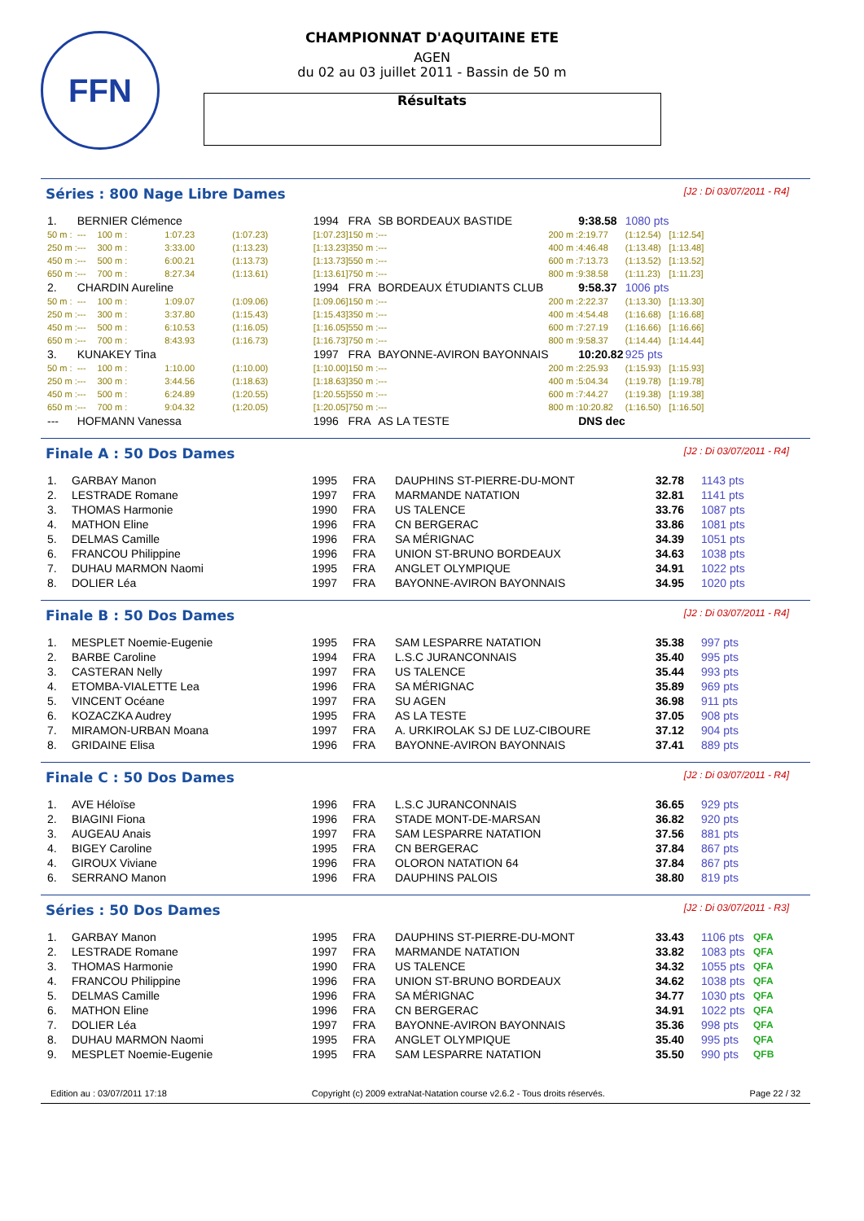FFN
CHAMPIONNAT D'AQUITAINE ETE
AGEN
du 02 au 03 juillet 2011 - Bassin de 50 m
Résultats
Séries : 800 Nage Libre Dames [J2 : Di 03/07/2011 - R4]
| 1. | BERNIER Clémence | | | | 1994 FRA | | SB BORDEAUX BASTIDE | | | | | 9:38.58 | 1080 pts | |
| 50 m : | --- | 100 m : | 1:07.23 | (1:07.23) | [1:07.23] | 150 m : | --- | | | | 200 m : | 2:19.77 | (1:12.54) | [1:12.54] |
| 250 m : | --- | 300 m : | 3:33.00 | (1:13.23) | [1:13.23] | 350 m : | --- | | | | 400 m : | 4:46.48 | (1:13.48) | [1:13.48] |
| 450 m : | --- | 500 m : | 6:00.21 | (1:13.73) | [1:13.73] | 550 m : | --- | | | | 600 m : | 7:13.73 | (1:13.52) | [1:13.52] |
| 650 m : | --- | 700 m : | 8:27.34 | (1:13.61) | [1:13.61] | 750 m : | --- | | | | 800 m : | 9:38.58 | (1:11.23) | [1:11.23] |
| 2. | CHARDIN Aureline | | | | 1994 FRA | | BORDEAUX ÉTUDIANTS CLUB | | | | | 9:58.37 | 1006 pts | |
| 50 m : | --- | 100 m : | 1:09.07 | (1:09.06) | [1:09.06] | 150 m : | --- | | | | 200 m : | 2:22.37 | (1:13.30) | [1:13.30] |
| 250 m : | --- | 300 m : | 3:37.80 | (1:15.43) | [1:15.43] | 350 m : | --- | | | | 400 m : | 4:54.48 | (1:16.68) | [1:16.68] |
| 450 m : | --- | 500 m : | 6:10.53 | (1:16.05) | [1:16.05] | 550 m : | --- | | | | 600 m : | 7:27.19 | (1:16.66) | [1:16.66] |
| 650 m : | --- | 700 m : | 8:43.93 | (1:16.73) | [1:16.73] | 750 m : | --- | | | | 800 m : | 9:58.37 | (1:14.44) | [1:14.44] |
| 3. | KUNAKEY Tina | | | | 1997 FRA | | BAYONNE-AVIRON BAYONNAIS | | | | | 10:20.82 | 925 pts | |
| 50 m : | --- | 100 m : | 1:10.00 | (1:10.00) | [1:10.00] | 150 m : | --- | | | | 200 m : | 2:25.93 | (1:15.93) | [1:15.93] |
| 250 m : | --- | 300 m : | 3:44.56 | (1:18.63) | [1:18.63] | 350 m : | --- | | | | 400 m : | 5:04.34 | (1:19.78) | [1:19.78] |
| 450 m : | --- | 500 m : | 6:24.89 | (1:20.55) | [1:20.55] | 550 m : | --- | | | | 600 m : | 7:44.27 | (1:19.38) | [1:19.38] |
| 650 m : | --- | 700 m : | 9:04.32 | (1:20.05) | [1:20.05] | 750 m : | --- | | | | 800 m : | 10:20.82 | (1:16.50) | [1:16.50] |
| --- | HOFMANN Vanessa | | | | 1996 FRA | | AS LA TESTE | | | | | DNS dec | | |
Finale A : 50 Dos Dames [J2 : Di 03/07/2011 - R4]
| 1. | GARBAY Manon | 1995 | FRA | DAUPHINS ST-PIERRE-DU-MONT | 32.78 | 1143 pts |
| 2. | LESTRADE Romane | 1997 | FRA | MARMANDE NATATION | 32.81 | 1141 pts |
| 3. | THOMAS Harmonie | 1990 | FRA | US TALENCE | 33.76 | 1087 pts |
| 4. | MATHON Eline | 1996 | FRA | CN BERGERAC | 33.86 | 1081 pts |
| 5. | DELMAS Camille | 1996 | FRA | SA MÉRIGNAC | 34.39 | 1051 pts |
| 6. | FRANCOU Philippine | 1996 | FRA | UNION ST-BRUNO BORDEAUX | 34.63 | 1038 pts |
| 7. | DUHAU MARMON Naomi | 1995 | FRA | ANGLET OLYMPIQUE | 34.91 | 1022 pts |
| 8. | DOLIER Léa | 1997 | FRA | BAYONNE-AVIRON BAYONNAIS | 34.95 | 1020 pts |
Finale B : 50 Dos Dames [J2 : Di 03/07/2011 - R4]
| 1. | MESPLET Noemie-Eugenie | 1995 | FRA | SAM LESPARRE NATATION | 35.38 | 997 pts |
| 2. | BARBE Caroline | 1994 | FRA | L.S.C JURANCONNAIS | 35.40 | 995 pts |
| 3. | CASTERAN Nelly | 1997 | FRA | US TALENCE | 35.44 | 993 pts |
| 4. | ETOMBA-VIALETTE Lea | 1996 | FRA | SA MÉRIGNAC | 35.89 | 969 pts |
| 5. | VINCENT Océane | 1997 | FRA | SU AGEN | 36.98 | 911 pts |
| 6. | KOZACZKA Audrey | 1995 | FRA | AS LA TESTE | 37.05 | 908 pts |
| 7. | MIRAMON-URBAN Moana | 1997 | FRA | A. URKIROLAK SJ DE LUZ-CIBOURE | 37.12 | 904 pts |
| 8. | GRIDAINE Elisa | 1996 | FRA | BAYONNE-AVIRON BAYONNAIS | 37.41 | 889 pts |
Finale C : 50 Dos Dames [J2 : Di 03/07/2011 - R4]
| 1. | AVE Héloïse | 1996 | FRA | L.S.C JURANCONNAIS | 36.65 | 929 pts |
| 2. | BIAGINI Fiona | 1996 | FRA | STADE MONT-DE-MARSAN | 36.82 | 920 pts |
| 3. | AUGEAU Anais | 1997 | FRA | SAM LESPARRE NATATION | 37.56 | 881 pts |
| 4. | BIGEY Caroline | 1995 | FRA | CN BERGERAC | 37.84 | 867 pts |
| 4. | GIROUX Viviane | 1996 | FRA | OLORON NATATION 64 | 37.84 | 867 pts |
| 6. | SERRANO Manon | 1996 | FRA | DAUPHINS PALOIS | 38.80 | 819 pts |
Séries : 50 Dos Dames [J2 : Di 03/07/2011 - R3]
| 1. | GARBAY Manon | 1995 | FRA | DAUPHINS ST-PIERRE-DU-MONT | 33.43 | 1106 pts | QFA |
| 2. | LESTRADE Romane | 1997 | FRA | MARMANDE NATATION | 33.82 | 1083 pts | QFA |
| 3. | THOMAS Harmonie | 1990 | FRA | US TALENCE | 34.32 | 1055 pts | QFA |
| 4. | FRANCOU Philippine | 1996 | FRA | UNION ST-BRUNO BORDEAUX | 34.62 | 1038 pts | QFA |
| 5. | DELMAS Camille | 1996 | FRA | SA MÉRIGNAC | 34.77 | 1030 pts | QFA |
| 6. | MATHON Eline | 1996 | FRA | CN BERGERAC | 34.91 | 1022 pts | QFA |
| 7. | DOLIER Léa | 1997 | FRA | BAYONNE-AVIRON BAYONNAIS | 35.36 | 998 pts | QFA |
| 8. | DUHAU MARMON Naomi | 1995 | FRA | ANGLET OLYMPIQUE | 35.40 | 995 pts | QFA |
| 9. | MESPLET Noemie-Eugenie | 1995 | FRA | SAM LESPARRE NATATION | 35.50 | 990 pts | QFB |
Edition au : 03/07/2011 17:18 Copyright (c) 2009 extraNat-Natation course v2.6.2 - Tous droits réservés. Page 22 / 32